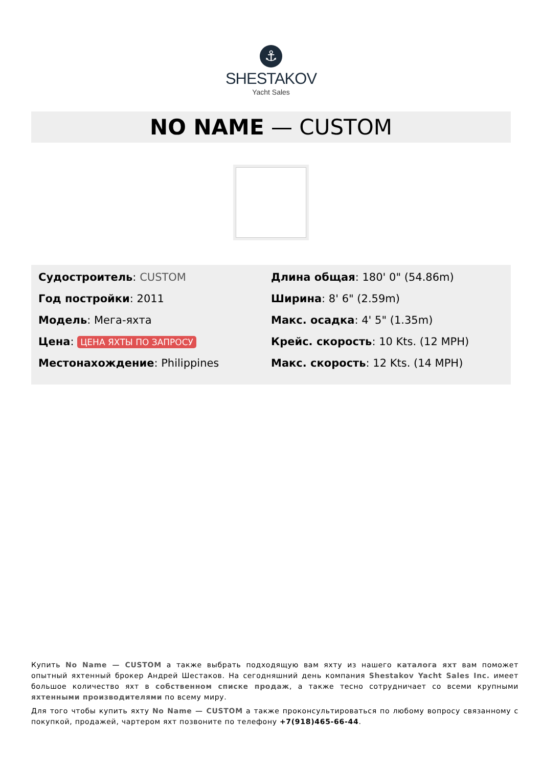⚓
SHESTAKOV
Yacht Sales
NO NAME — CUSTOM
Судостроитель: CUSTOM
Год постройки: 2011
Модель: Мега-яхта
Цена: ЦЕНА ЯХТЫ ПО ЗАПРОСУ
Местонахождение: Philippines
Длина общая: 180' 0" (54.86m)
Ширина: 8' 6" (2.59m)
Макс. осадка: 4' 5" (1.35m)
Крейс. скорость: 10 Kts. (12 MPH)
Макс. скорость: 12 Kts. (14 MPH)
Купить No Name — CUSTOM а также выбрать подходящую вам яхту из нашего каталога яхт вам поможет опытный яхтенный брокер Андрей Шестаков. На сегодняшний день компания Shestakov Yacht Sales Inc. имеет большое количество яхт в собственном списке продаж, а также тесно сотрудничает со всеми крупными яхтенными производителями по всему миру.
Для того чтобы купить яхту No Name — CUSTOM а также проконсультироваться по любому вопросу связанному с покупкой, продажей, чартером яхт позвоните по телефону +7(918)465-66-44.